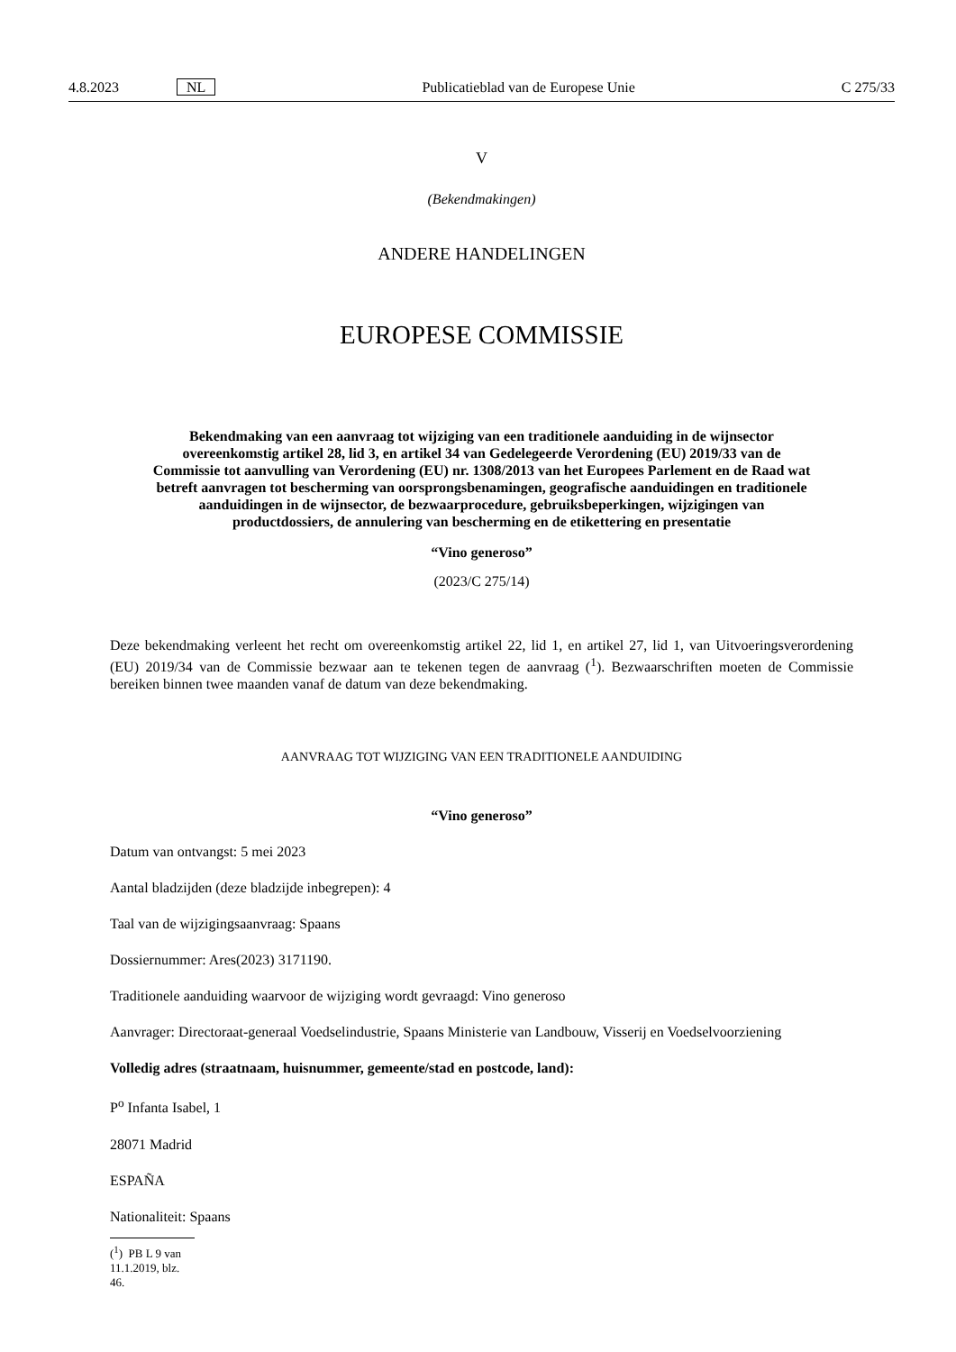4.8.2023 NL Publicatieblad van de Europese Unie C 275/33
V
(Bekendmakingen)
ANDERE HANDELINGEN
EUROPESE COMMISSIE
Bekendmaking van een aanvraag tot wijziging van een traditionele aanduiding in de wijnsector overeenkomstig artikel 28, lid 3, en artikel 34 van Gedelegeerde Verordening (EU) 2019/33 van de Commissie tot aanvulling van Verordening (EU) nr. 1308/2013 van het Europees Parlement en de Raad wat betreft aanvragen tot bescherming van oorsprongsbenamingen, geografische aanduidingen en traditionele aanduidingen in de wijnsector, de bezwaarprocedure, gebruiksbeperkingen, wijzigingen van productdossiers, de annulering van bescherming en de etikettering en presentatie
“Vino generoso”
(2023/C 275/14)
Deze bekendmaking verleent het recht om overeenkomstig artikel 22, lid 1, en artikel 27, lid 1, van Uitvoeringsverordening (EU) 2019/34 van de Commissie bezwaar aan te tekenen tegen de aanvraag (<sup>1</sup>). Bezwaarschriften moeten de Commissie bereiken binnen twee maanden vanaf de datum van deze bekendmaking.
AANVRAAG TOT WIJZIGING VAN EEN TRADITIONELE AANDUIDING
“Vino generoso”
Datum van ontvangst: 5 mei 2023
Aantal bladzijden (deze bladzijde inbegrepen): 4
Taal van de wijzigingsaanvraag: Spaans
Dossiernummer: Ares(2023) 3171190.
Traditionele aanduiding waarvoor de wijziging wordt gevraagd: Vino generoso
Aanvrager: Directoraat-generaal Voedselindustrie, Spaans Ministerie van Landbouw, Visserij en Voedselvoorziening
Volledig adres (straatnaam, huisnummer, gemeente/stad en postcode, land):
P<sup>o</sup> Infanta Isabel, 1
28071 Madrid
ESPAÑA
Nationaliteit: Spaans
(<sup>1</sup>) PB L 9 van 11.1.2019, blz. 46.